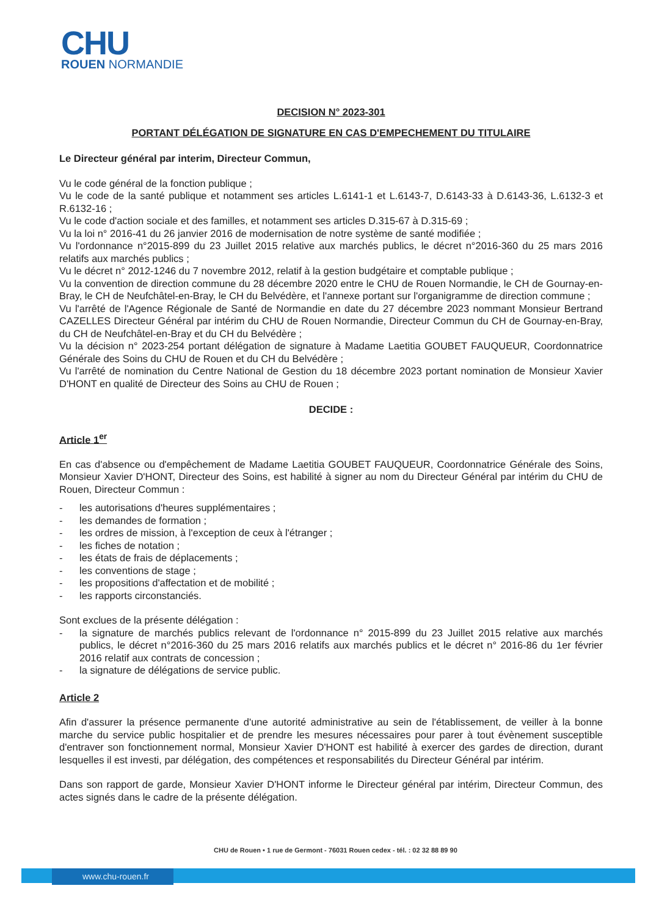CHU
ROUEN NORMANDIE
DECISION N° 2023-301
PORTANT DÉLÉGATION DE SIGNATURE EN CAS D'EMPECHEMENT DU TITULAIRE
Le Directeur général par interim, Directeur Commun,
Vu le code général de la fonction publique ;
Vu le code de la santé publique et notamment ses articles L.6141-1 et L.6143-7, D.6143-33 à D.6143-36, L.6132-3 et R.6132-16 ;
Vu le code d'action sociale et des familles, et notamment ses articles D.315-67 à D.315-69 ;
Vu la loi n° 2016-41 du 26 janvier 2016 de modernisation de notre système de santé modifiée ;
Vu l'ordonnance n°2015-899 du 23 Juillet 2015 relative aux marchés publics, le décret n°2016-360 du 25 mars 2016 relatifs aux marchés publics ;
Vu le décret n° 2012-1246 du 7 novembre 2012, relatif à la gestion budgétaire et comptable publique ;
Vu la convention de direction commune du 28 décembre 2020 entre le CHU de Rouen Normandie, le CH de Gournay-en-Bray, le CH de Neufchâtel-en-Bray, le CH du Belvédère, et l'annexe portant sur l'organigramme de direction commune ;
Vu l'arrêté de l'Agence Régionale de Santé de Normandie en date du 27 décembre 2023 nommant Monsieur Bertrand CAZELLES Directeur Général par intérim du CHU de Rouen Normandie, Directeur Commun du CH de Gournay-en-Bray, du CH de Neufchâtel-en-Bray et du CH du Belvédère ;
Vu la décision n° 2023-254 portant délégation de signature à Madame Laetitia GOUBET FAUQUEUR, Coordonnatrice Générale des Soins du CHU de Rouen et du CH du Belvédère ;
Vu l'arrêté de nomination du Centre National de Gestion du 18 décembre 2023 portant nomination de Monsieur Xavier D'HONT en qualité de Directeur des Soins au CHU de Rouen ;
DECIDE :
Article 1<sup>er</sup>
En cas d'absence ou d'empêchement de Madame Laetitia GOUBET FAUQUEUR, Coordonnatrice Générale des Soins, Monsieur Xavier D'HONT, Directeur des Soins, est habilité à signer au nom du Directeur Général par intérim du CHU de Rouen, Directeur Commun :
- les autorisations d'heures supplémentaires ;
- les demandes de formation ;
- les ordres de mission, à l'exception de ceux à l'étranger ;
- les fiches de notation ;
- les états de frais de déplacements ;
- les conventions de stage ;
- les propositions d'affectation et de mobilité ;
- les rapports circonstanciés.
Sont exclues de la présente délégation :
- la signature de marchés publics relevant de l'ordonnance n° 2015-899 du 23 Juillet 2015 relative aux marchés publics, le décret n°2016-360 du 25 mars 2016 relatifs aux marchés publics et le décret n° 2016-86 du 1er février 2016 relatif aux contrats de concession ;
- la signature de délégations de service public.
Article 2
Afin d'assurer la présence permanente d'une autorité administrative au sein de l'établissement, de veiller à la bonne marche du service public hospitalier et de prendre les mesures nécessaires pour parer à tout évènement susceptible d'entraver son fonctionnement normal, Monsieur Xavier D'HONT est habilité à exercer des gardes de direction, durant lesquelles il est investi, par délégation, des compétences et responsabilités du Directeur Général par intérim.
Dans son rapport de garde, Monsieur Xavier D'HONT informe le Directeur général par intérim, Directeur Commun, des actes signés dans le cadre de la présente délégation.
CHU de Rouen • 1 rue de Germont - 76031 Rouen cedex - tél. : 02 32 88 89 90
www.chu-rouen.fr